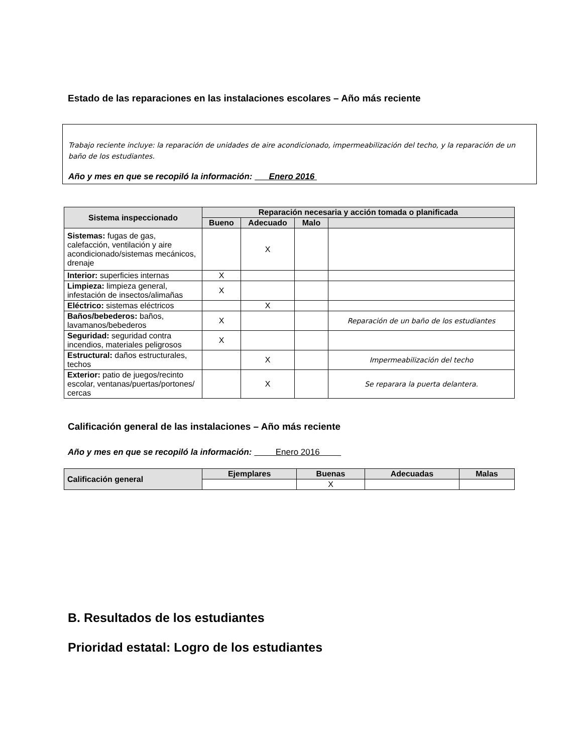Estado de las reparaciones en las instalaciones escolares – Año más reciente
Trabajo reciente incluye: la reparación de unidades de aire acondicionado, impermeabilización del techo, y la reparación de un baño de los estudiantes.
Año y mes en que se recopiló la información: Enero 2016
| Sistema inspeccionado | Reparación necesaria y acción tomada o planificada | | | |
| --- | --- | --- | --- | --- |
| | Bueno | Adecuado | Malo | |
| Sistemas: fugas de gas, calefacción, ventilación y aire acondicionado/sistemas mecánicos, drenaje | | X | | |
| Interior: superficies internas | X | | | |
| Limpieza: limpieza general, infestación de insectos/alimañas | X | | | |
| Eléctrico: sistemas eléctricos | | X | | |
| Baños/bebederos: baños, lavamanos/bebederos | X | | | Reparación de un baño de los estudiantes |
| Seguridad: seguridad contra incendios, materiales peligrosos | X | | | |
| Estructural: daños estructurales, techos | | X | | Impermeabilización del techo |
| Exterior: patio de juegos/recinto escolar, ventanas/puertas/portones/ cercas | | X | | Se reparara la puerta delantera. |
Calificación general de las instalaciones – Año más reciente
Año y mes en que se recopiló la información: Enero 2016
| Calificación general | Ejemplares | Buenas | Adecuadas | Malas |
| --- | --- | --- | --- | --- |
| | | X | | |
B. Resultados de los estudiantes
Prioridad estatal: Logro de los estudiantes